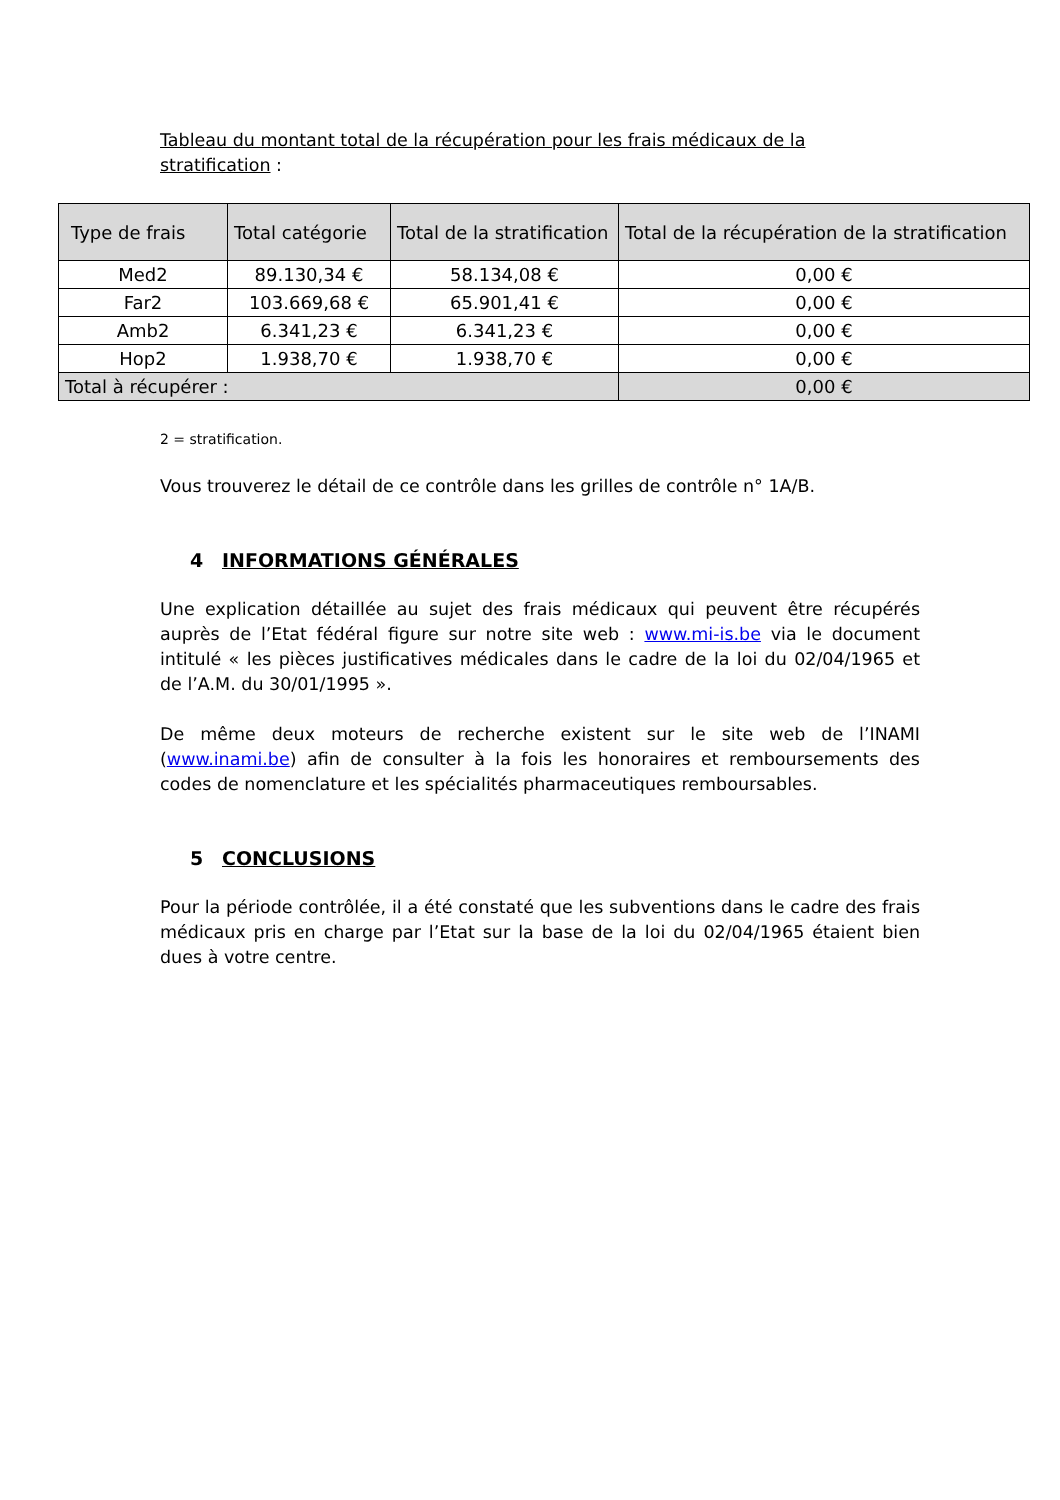Tableau du montant total de la récupération pour les frais médicaux de la stratification :
| Type de frais | Total catégorie | Total de la stratification | Total de la récupération de la stratification |
| --- | --- | --- | --- |
| Med2 | 89.130,34 € | 58.134,08 € | 0,00 € |
| Far2 | 103.669,68 € | 65.901,41 € | 0,00 € |
| Amb2 | 6.341,23 € | 6.341,23 € | 0,00 € |
| Hop2 | 1.938,70 € | 1.938,70 € | 0,00 € |
| Total à récupérer : | | | 0,00 € |
2 = stratification.
Vous trouverez le détail de ce contrôle dans les grilles de contrôle n° 1A/B.
4 INFORMATIONS GÉNÉRALES
Une explication détaillée au sujet des frais médicaux qui peuvent être récupérés auprès de l’Etat fédéral figure sur notre site web : www.mi-is.be via le document intitulé « les pièces justificatives médicales dans le cadre de la loi du 02/04/1965 et de l’A.M. du 30/01/1995 ».
De même deux moteurs de recherche existent sur le site web de l’INAMI (www.inami.be) afin de consulter à la fois les honoraires et remboursements des codes de nomenclature et les spécialités pharmaceutiques remboursables.
5 CONCLUSIONS
Pour la période contrôlée, il a été constaté que les subventions dans le cadre des frais médicaux pris en charge par l’Etat sur la base de la loi du 02/04/1965 étaient bien dues à votre centre.